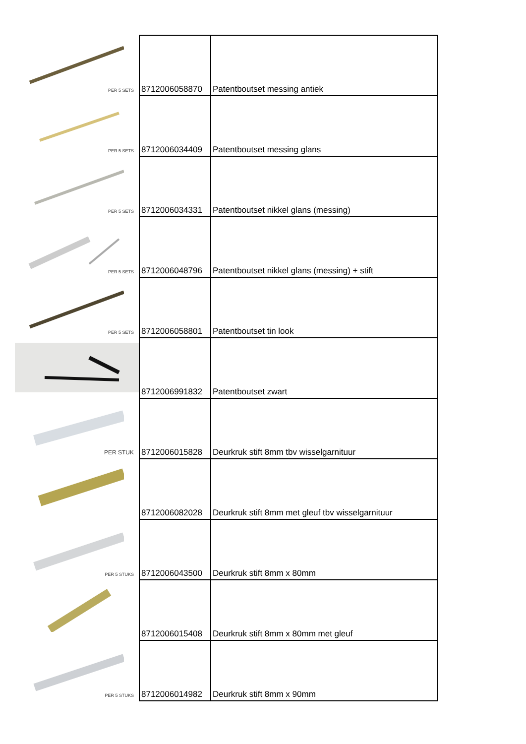| PER 5 SETS | 8712006058870 | Patentboutset messing antiek |
| PER 5 SETS | 8712006034409 | Patentboutset messing glans |
| PER 5 SETS | 8712006034331 | Patentboutset nikkel glans (messing) |
| PER 5 SETS | 8712006048796 | Patentboutset nikkel glans (messing) + stift |
| PER 5 SETS | 8712006058801 | Patentboutset tin look |
| | 8712006991832 | Patentboutset zwart |
| PER STUK | 8712006015828 | Deurkruk stift 8mm tbv wisselgarnituur |
| | 8712006082028 | Deurkruk stift 8mm met gleuf tbv wisselgarnituur |
| PER 5 STUKS | 8712006043500 | Deurkruk stift 8mm x 80mm |
| | 8712006015408 | Deurkruk stift 8mm x 80mm met gleuf |
| PER 5 STUKS | 8712006014982 | Deurkruk stift 8mm x 90mm |